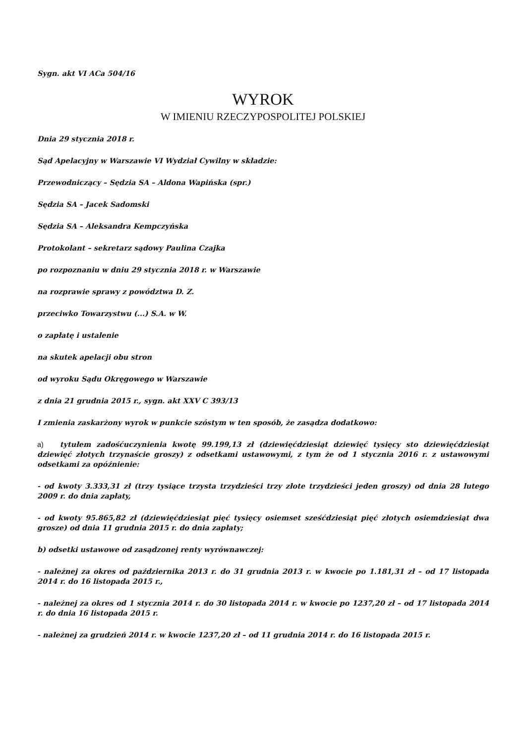Sygn. akt VI ACa 504/16
WYROK
W IMIENIU RZECZYPOSPOLITEJ POLSKIEJ
Dnia 29 stycznia 2018 r.
Sąd Apelacyjny w Warszawie VI Wydział Cywilny w składzie:
Przewodniczący – Sędzia SA – Aldona Wapińska (spr.)
Sędzia SA – Jacek Sadomski
Sędzia SA – Aleksandra Kempczyńska
Protokolant – sekretarz sądowy Paulina Czajka
po rozpoznaniu w dniu 29 stycznia 2018 r. w Warszawie
na rozprawie sprawy z powództwa D. Z.
przeciwko Towarzystwu (...) S.A. w W.
o zapłatę i ustalenie
na skutek apelacji obu stron
od wyroku Sądu Okręgowego w Warszawie
z dnia 21 grudnia 2015 r., sygn. akt XXV C 393/13
I zmienia zaskarżony wyrok w punkcie szóstym w ten sposób, że zasądza dodatkowo:
a) tytułem zadośćuczynienia kwotę 99.199,13 zł (dziewięćdziesiąt dziewięć tysięcy sto dziewięćdziesiąt dziewięć złotych trzynaście groszy) z odsetkami ustawowymi, z tym że od 1 stycznia 2016 r. z ustawowymi odsetkami za opóźnienie:
- od kwoty 3.333,31 zł (trzy tysiące trzysta trzydzieści trzy złote trzydzieści jeden groszy) od dnia 28 lutego 2009 r. do dnia zapłaty,
- od kwoty 95.865,82 zł (dziewięćdziesiąt pięć tysięcy osiemset sześćdziesiąt pięć złotych osiemdziesiąt dwa grosze) od dnia 11 grudnia 2015 r. do dnia zapłaty;
b) odsetki ustawowe od zasądzonej renty wyrównawczej:
- należnej za okres od października 2013 r. do 31 grudnia 2013 r. w kwocie po 1.181,31 zł – od 17 listopada 2014 r. do 16 listopada 2015 r.,
- należnej za okres od 1 stycznia 2014 r. do 30 listopada 2014 r. w kwocie po 1237,20 zł – od 17 listopada 2014 r. do dnia 16 listopada 2015 r.
- należnej za grudzień 2014 r. w kwocie 1237,20 zł – od 11 grudnia 2014 r. do 16 listopada 2015 r.